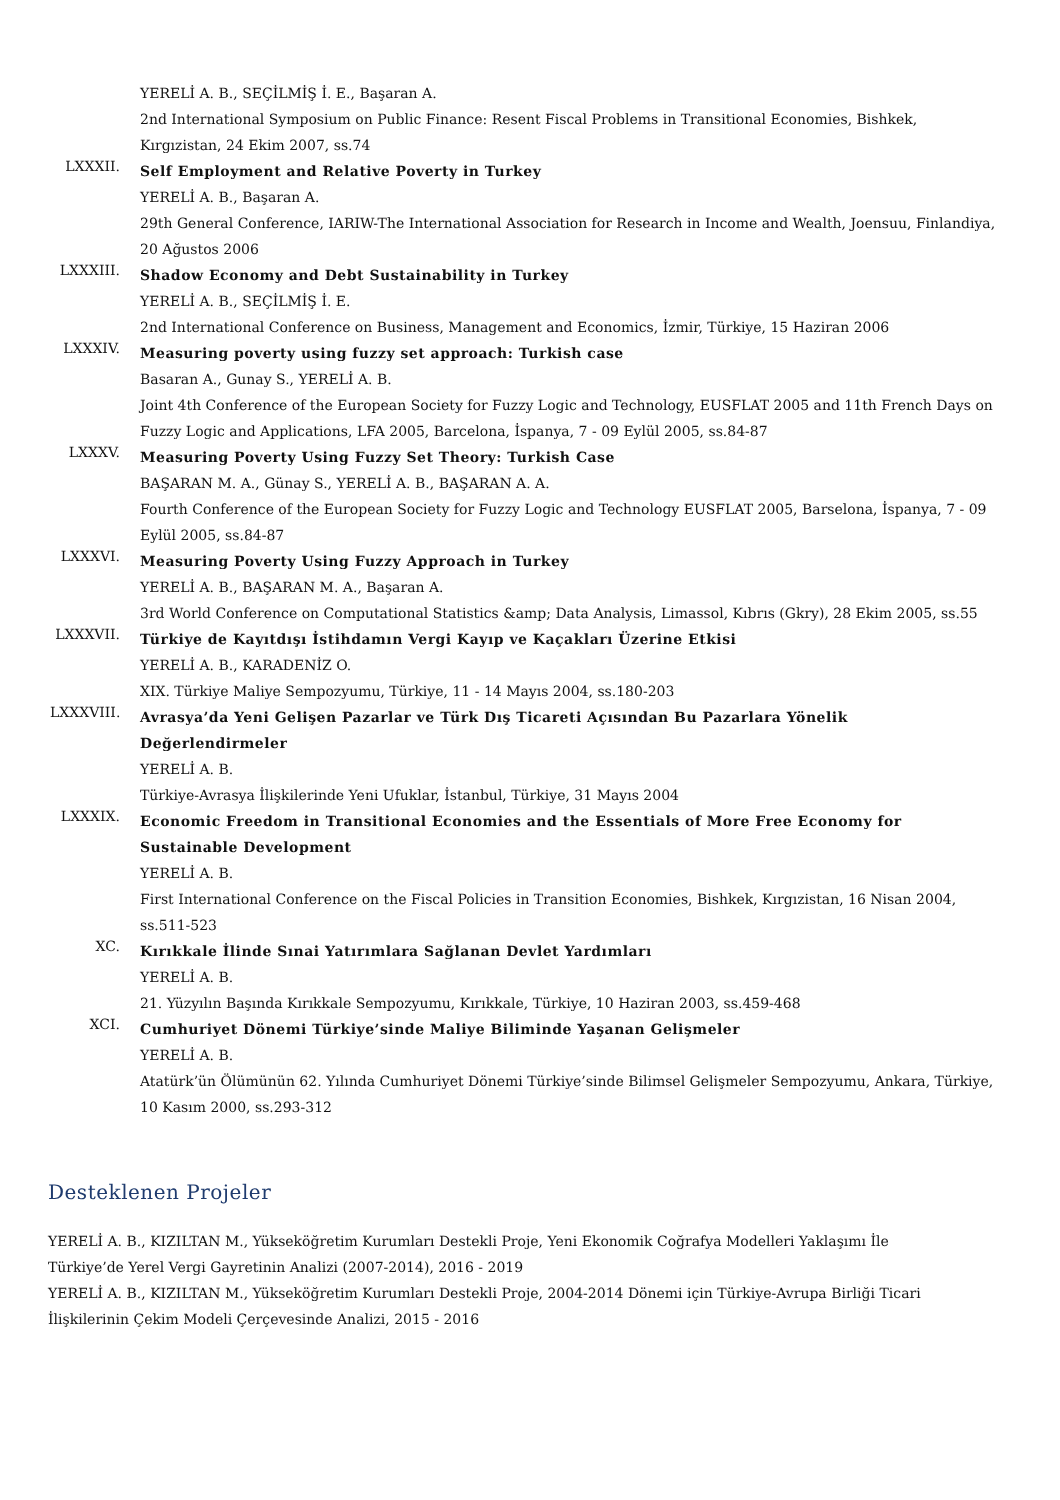YERELİ A. B., SEÇİLMİŞ İ. E., Başaran A.
2nd International Symposium on Public Finance: Resent Fiscal Problems in Transitional Economies, Bishkek, Kırgızistan, 24 Ekim 2007, ss.74
LXXXII.
Self Employment and Relative Poverty in Turkey
YERELİ A. B., Başaran A.
29th General Conference, IARIW-The International Association for Research in Income and Wealth, Joensuu, Finlandiya, 20 Ağustos 2006
LXXXIII.
Shadow Economy and Debt Sustainability in Turkey
YERELİ A. B., SEÇİLMİŞ İ. E.
2nd International Conference on Business, Management and Economics, İzmir, Türkiye, 15 Haziran 2006
LXXXIV.
Measuring poverty using fuzzy set approach: Turkish case
Basaran A., Gunay S., YERELİ A. B.
Joint 4th Conference of the European Society for Fuzzy Logic and Technology, EUSFLAT 2005 and 11th French Days on Fuzzy Logic and Applications, LFA 2005, Barcelona, İspanya, 7 - 09 Eylül 2005, ss.84-87
LXXXV.
Measuring Poverty Using Fuzzy Set Theory: Turkish Case
BAŞARAN M. A., Günay S., YERELİ A. B., BAŞARAN A. A.
Fourth Conference of the European Society for Fuzzy Logic and Technology EUSFLAT 2005, Barselona, İspanya, 7 - 09 Eylül 2005, ss.84-87
LXXXVI.
Measuring Poverty Using Fuzzy Approach in Turkey
YERELİ A. B., BAŞARAN M. A., Başaran A.
3rd World Conference on Computational Statistics &amp; Data Analysis, Limassol, Kıbrıs (Gkry), 28 Ekim 2005, ss.55
LXXXVII.
Türkiye de Kayıtdışı İstihdamın Vergi Kayıp ve Kaçakları Üzerine Etkisi
YERELİ A. B., KARADENİZ O.
XIX. Türkiye Maliye Sempozyumu, Türkiye, 11 - 14 Mayıs 2004, ss.180-203
LXXXVIII.
Avrasya’da Yeni Gelişen Pazarlar ve Türk Dış Ticareti Açısından Bu Pazarlara Yönelik Değerlendirmeler
YERELİ A. B.
Türkiye-Avrasya İlişkilerinde Yeni Ufuklar, İstanbul, Türkiye, 31 Mayıs 2004
LXXXIX.
Economic Freedom in Transitional Economies and the Essentials of More Free Economy for Sustainable Development
YERELİ A. B.
First International Conference on the Fiscal Policies in Transition Economies, Bishkek, Kırgızistan, 16 Nisan 2004, ss.511-523
XC.
Kırıkkale İlinde Sınai Yatırımlara Sağlanan Devlet Yardımları
YERELİ A. B.
21. Yüzyılın Başında Kırıkkale Sempozyumu, Kırıkkale, Türkiye, 10 Haziran 2003, ss.459-468
XCI.
Cumhuriyet Dönemi Türkiye’sinde Maliye Biliminde Yaşanan Gelişmeler
YERELİ A. B.
Atatürk’ün Ölümünün 62. Yılında Cumhuriyet Dönemi Türkiye’sinde Bilimsel Gelişmeler Sempozyumu, Ankara, Türkiye, 10 Kasım 2000, ss.293-312
Desteklenen Projeler
YERELİ A. B., KIZILTAN M., Yükseköğretim Kurumları Destekli Proje, Yeni Ekonomik Coğrafya Modelleri Yaklaşımı İle Türkiye’de Yerel Vergi Gayretinin Analizi (2007-2014), 2016 - 2019
YERELİ A. B., KIZILTAN M., Yükseköğretim Kurumları Destekli Proje, 2004-2014 Dönemi için Türkiye-Avrupa Birliği Ticari İlişkilerinin Çekim Modeli Çerçevesinde Analizi, 2015 - 2016